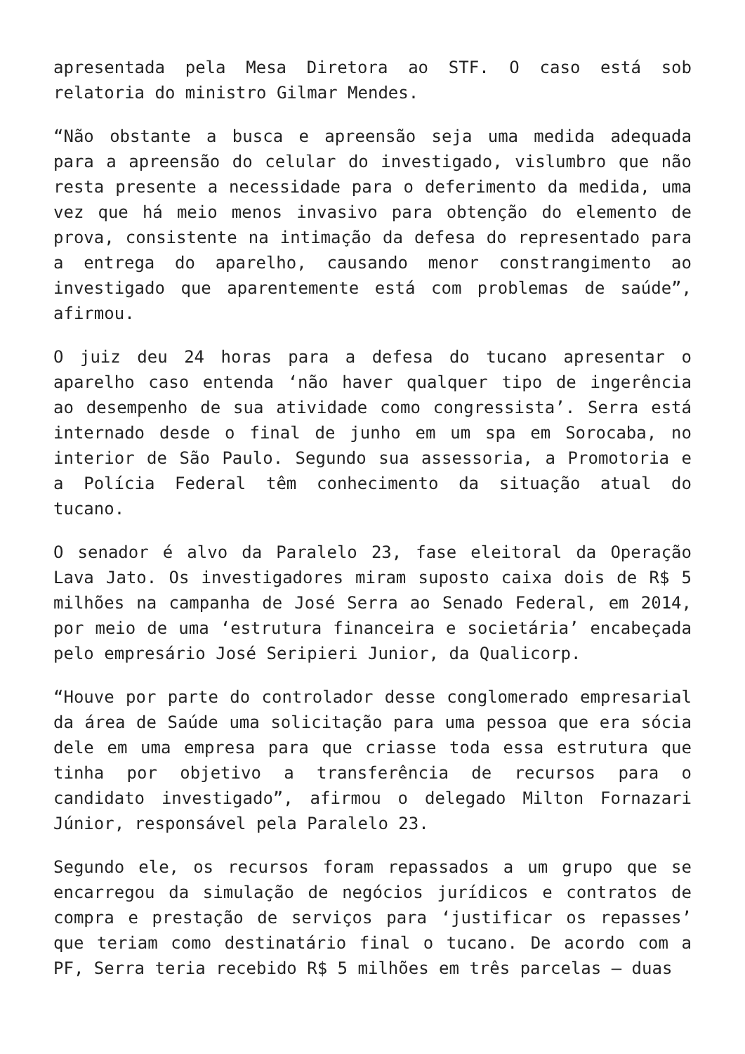apresentada pela Mesa Diretora ao STF. O caso está sob relatoria do ministro Gilmar Mendes.
“Não obstante a busca e apreensão seja uma medida adequada para a apreensão do celular do investigado, vislumbro que não resta presente a necessidade para o deferimento da medida, uma vez que há meio menos invasivo para obtenção do elemento de prova, consistente na intimação da defesa do representado para a entrega do aparelho, causando menor constrangimento ao investigado que aparentemente está com problemas de saúde”, afirmou.
O juiz deu 24 horas para a defesa do tucano apresentar o aparelho caso entenda ‘não haver qualquer tipo de ingerência ao desempenho de sua atividade como congressista’. Serra está internado desde o final de junho em um spa em Sorocaba, no interior de São Paulo. Segundo sua assessoria, a Promotoria e a Polícia Federal têm conhecimento da situação atual do tucano.
O senador é alvo da Paralelo 23, fase eleitoral da Operação Lava Jato. Os investigadores miram suposto caixa dois de R$ 5 milhões na campanha de José Serra ao Senado Federal, em 2014, por meio de uma ‘estrutura financeira e societária’ encabeçada pelo empresário José Seripieri Junior, da Qualicorp.
“Houve por parte do controlador desse conglomerado empresarial da área de Saúde uma solicitação para uma pessoa que era sócia dele em uma empresa para que criasse toda essa estrutura que tinha por objetivo a transferência de recursos para o candidato investigado”, afirmou o delegado Milton Fornazari Júnior, responsável pela Paralelo 23.
Segundo ele, os recursos foram repassados a um grupo que se encarregou da simulação de negócios jurídicos e contratos de compra e prestação de serviços para ‘justificar os repasses’ que teriam como destinatário final o tucano. De acordo com a PF, Serra teria recebido R$ 5 milhões em três parcelas – duas